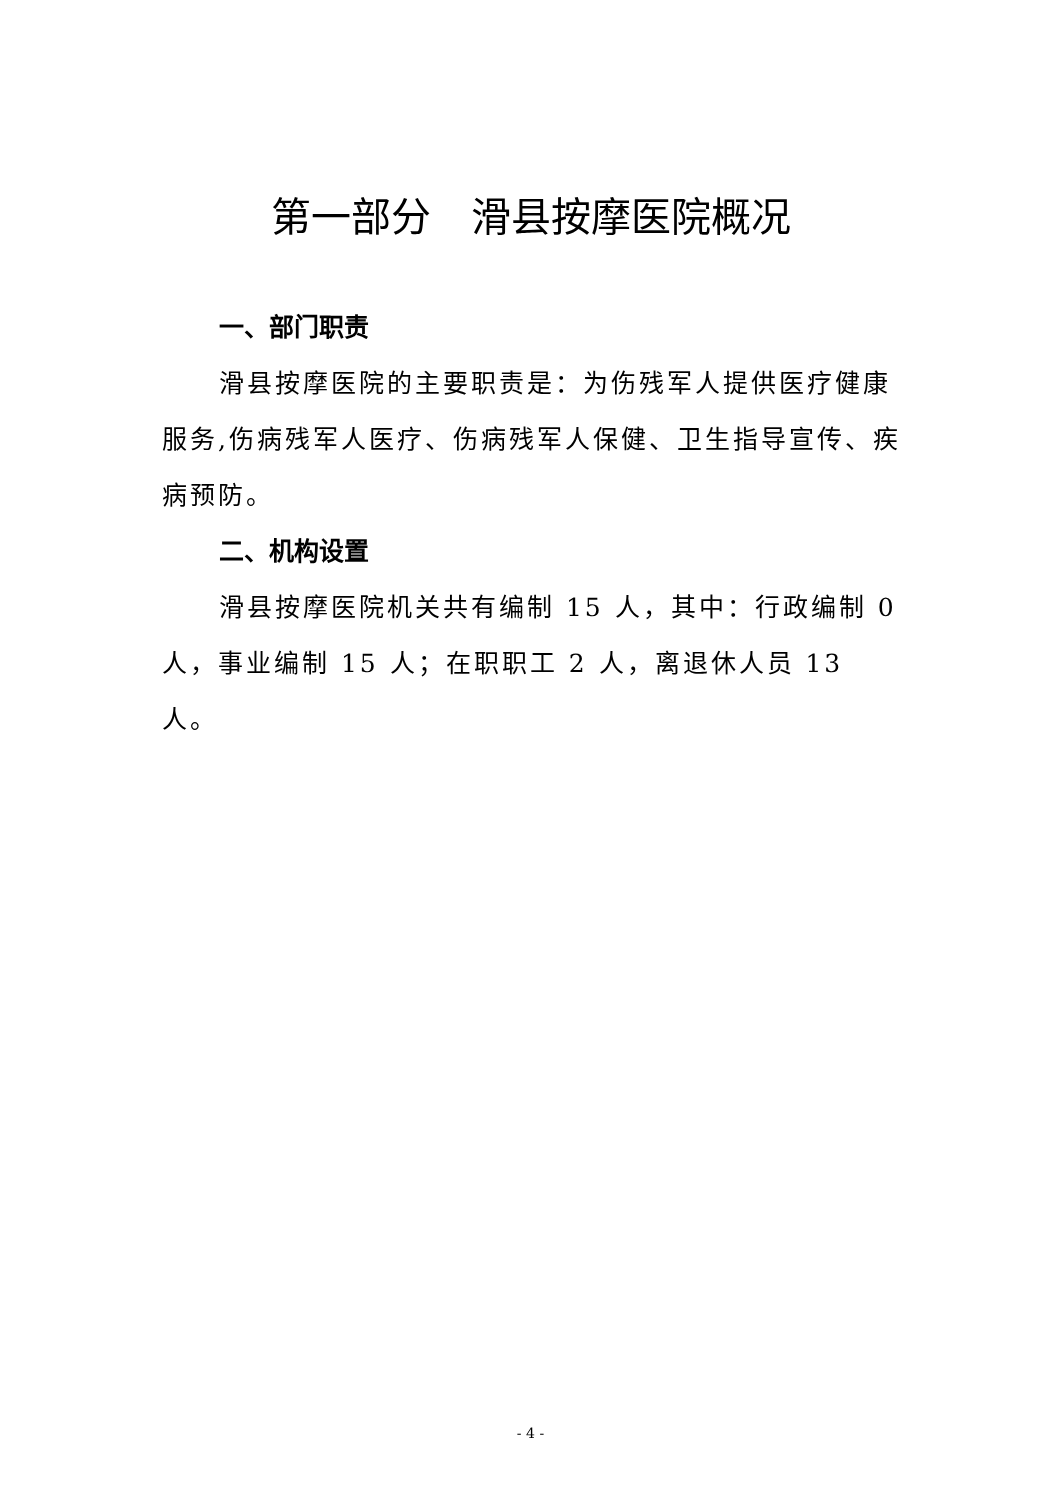第一部分　滑县按摩医院概况
一、部门职责
滑县按摩医院的主要职责是：为伤残军人提供医疗健康服务,伤病残军人医疗、伤病残军人保健、卫生指导宣传、疾病预防。
二、机构设置
滑县按摩医院机关共有编制 15 人，其中：行政编制 0 人，事业编制 15 人；在职职工 2 人，离退休人员 13 人。
- 4 -